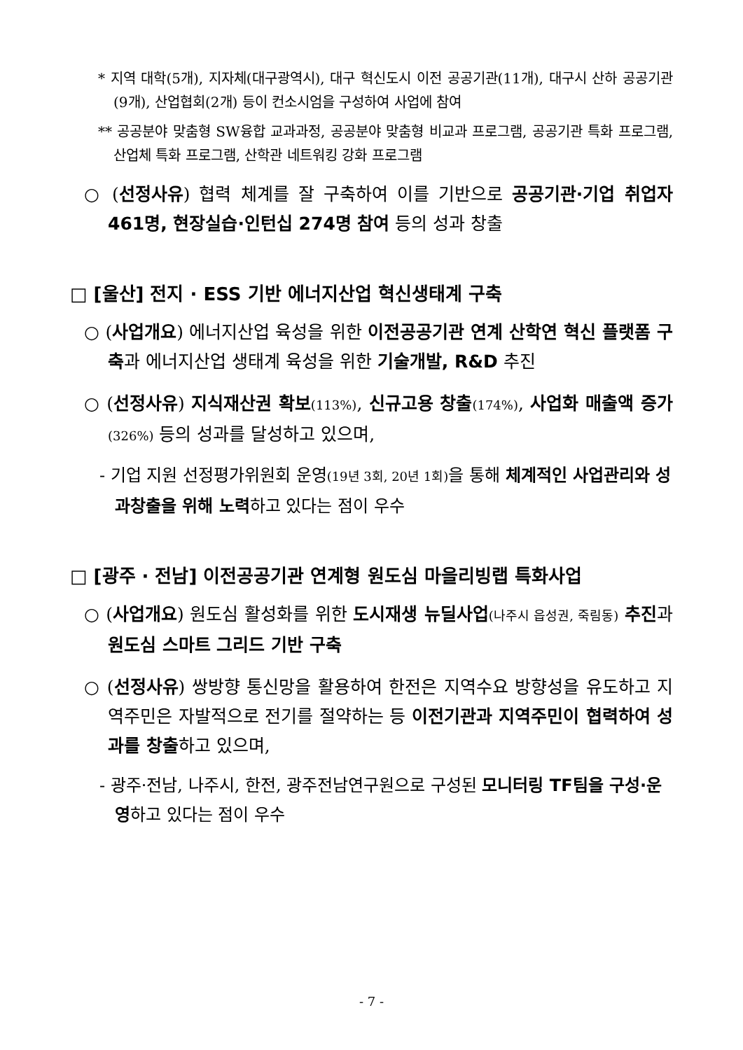* 지역 대학(5개), 지자체(대구광역시), 대구 혁신도시 이전 공공기관(11개), 대구시 산하 공공기관(9개), 산업협회(2개) 등이 컨소시엄을 구성하여 사업에 참여
** 공공분야 맞춤형 SW융합 교과과정, 공공분야 맞춤형 비교과 프로그램, 공공기관 특화 프로그램, 산업체 특화 프로그램, 산학관 네트워킹 강화 프로그램
○ (선정사유) 협력 체계를 잘 구축하여 이를 기반으로 공공기관·기업 취업자 461명, 현장실습·인턴십 274명 참여 등의 성과 창출
□ [울산] 전지 · ESS 기반 에너지산업 혁신생태계 구축
○ (사업개요) 에너지산업 육성을 위한 이전공공기관 연계 산학연 혁신 플랫폼 구축과 에너지산업 생태계 육성을 위한 기술개발, R&D 추진
○ (선정사유) 지식재산권 확보(113%), 신규고용 창출(174%), 사업화 매출액 증가(326%) 등의 성과를 달성하고 있으며,
- 기업 지원 선정평가위원회 운영(19년 3회, 20년 1회) 을 통해 체계적인 사업관리와 성과창출을 위해 노력하고 있다는 점이 우수
□ [광주 · 전남] 이전공공기관 연계형 원도심 마을리빙랩 특화사업
○ (사업개요) 원도심 활성화를 위한 도시재생 뉴딜사업(나주시 읍성권, 죽림동) 추진과 원도심 스마트 그리드 기반 구축
○ (선정사유) 쌍방향 통신망을 활용하여 한전은 지역수요 방향성을 유도하고 지역주민은 자발적으로 전기를 절약하는 등 이전기관과 지역주민이 협력하여 성과를 창출하고 있으며,
- 광주·전남, 나주시, 한전, 광주전남연구원으로 구성된 모니터링 TF팀을 구성·운영하고 있다는 점이 우수
- 7 -